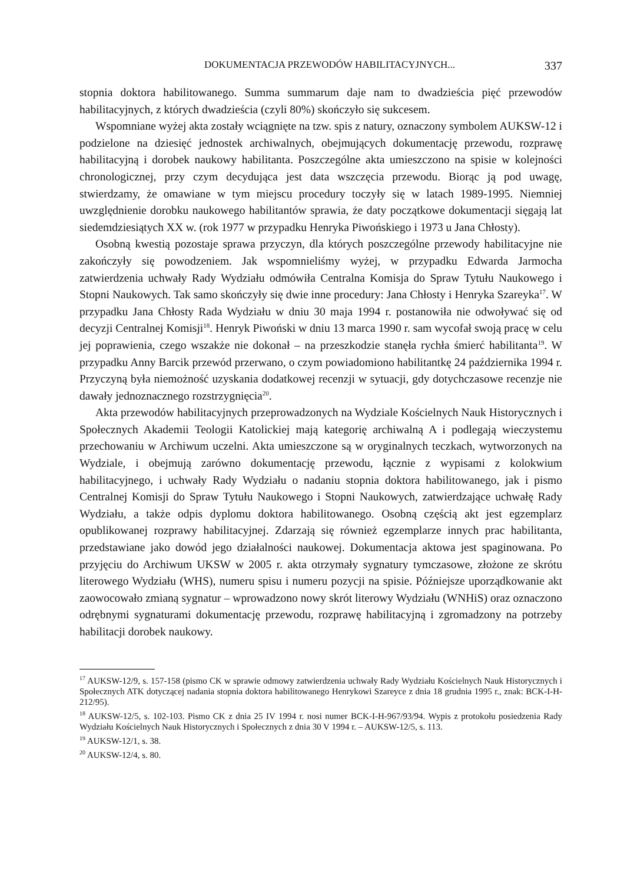DOKUMENTACJA PRZEWODÓW HABILITACYJNYCH... 337
stopnia doktora habilitowanego. Summa summarum daje nam to dwadzieścia pięć przewodów habilitacyjnych, z których dwadzieścia (czyli 80%) skończyło się sukcesem.
Wspomniane wyżej akta zostały wciągnięte na tzw. spis z natury, oznaczony symbolem AUKSW-12 i podzielone na dziesięć jednostek archiwalnych, obejmujących dokumentację przewodu, rozprawę habilitacyjną i dorobek naukowy habilitanta. Poszczególne akta umieszczono na spisie w kolejności chronologicznej, przy czym decydująca jest data wszczęcia przewodu. Biorąc ją pod uwagę, stwierdzamy, że omawiane w tym miejscu procedury toczyły się w latach 1989-1995. Niemniej uwzględnienie dorobku naukowego habilitantów sprawia, że daty początkowe dokumentacji sięgają lat siedemdziesiątych XX w. (rok 1977 w przypadku Henryka Piwońskiego i 1973 u Jana Chłosty).
Osobną kwestią pozostaje sprawa przyczyn, dla których poszczególne przewody habilitacyjne nie zakończyły się powodzeniem. Jak wspomnieliśmy wyżej, w przypadku Edwarda Jarmocha zatwierdzenia uchwały Rady Wydziału odmówiła Centralna Komisja do Spraw Tytułu Naukowego i Stopni Naukowych. Tak samo skończyły się dwie inne procedury: Jana Chłosty i Henryka Szareyka<sup>17</sup>. W przypadku Jana Chłosty Rada Wydziału w dniu 30 maja 1994 r. postanowiła nie odwoływać się od decyzji Centralnej Komisji<sup>18</sup>. Henryk Piwoński w dniu 13 marca 1990 r. sam wycofał swoją pracę w celu jej poprawienia, czego wszakże nie dokonał – na przeszkodzie stanęła rychła śmierć habilitanta<sup>19</sup>. W przypadku Anny Barcik przewód przerwano, o czym powiadomiono habilitantkę 24 października 1994 r. Przyczyną była niemożność uzyskania dodatkowej recenzji w sytuacji, gdy dotychczasowe recenzje nie dawały jednoznacznego rozstrzygnięcia<sup>20</sup>.
Akta przewodów habilitacyjnych przeprowadzonych na Wydziale Kościelnych Nauk Historycznych i Społecznych Akademii Teologii Katolickiej mają kategorię archiwalną A i podlegają wieczystemu przechowaniu w Archiwum uczelni. Akta umieszczone są w oryginalnych teczkach, wytworzonych na Wydziale, i obejmują zarówno dokumentację przewodu, łącznie z wypisami z kolokwium habilitacyjnego, i uchwały Rady Wydziału o nadaniu stopnia doktora habilitowanego, jak i pismo Centralnej Komisji do Spraw Tytułu Naukowego i Stopni Naukowych, zatwierdzające uchwałę Rady Wydziału, a także odpis dyplomu doktora habilitowanego. Osobną częścią akt jest egzemplarz opublikowanej rozprawy habilitacyjnej. Zdarzają się również egzemplarze innych prac habilitanta, przedstawiane jako dowód jego działalności naukowej. Dokumentacja aktowa jest spaginowana. Po przyjęciu do Archiwum UKSW w 2005 r. akta otrzymały sygnatury tymczasowe, złożone ze skrótu literowego Wydziału (WHS), numeru spisu i numeru pozycji na spisie. Późniejsze uporządkowanie akt zaowocowało zmianą sygnatur – wprowadzono nowy skrót literowy Wydziału (WNHiS) oraz oznaczono odrębnymi sygnaturami dokumentację przewodu, rozprawę habilitacyjną i zgromadzony na potrzeby habilitacji dorobek naukowy.
<sup>17</sup> AUKSW-12/9, s. 157-158 (pismo CK w sprawie odmowy zatwierdzenia uchwały Rady Wydziału Kościelnych Nauk Historycznych i Społecznych ATK dotyczącej nadania stopnia doktora habilitowanego Henrykowi Szareyce z dnia 18 grudnia 1995 r., znak: BCK-I-H-212/95).
<sup>18</sup> AUKSW-12/5, s. 102-103. Pismo CK z dnia 25 IV 1994 r. nosi numer BCK-I-H-967/93/94. Wypis z protokołu posiedzenia Rady Wydziału Kościelnych Nauk Historycznych i Społecznych z dnia 30 V 1994 r. – AUKSW-12/5, s. 113.
<sup>19</sup> AUKSW-12/1, s. 38.
<sup>20</sup> AUKSW-12/4, s. 80.